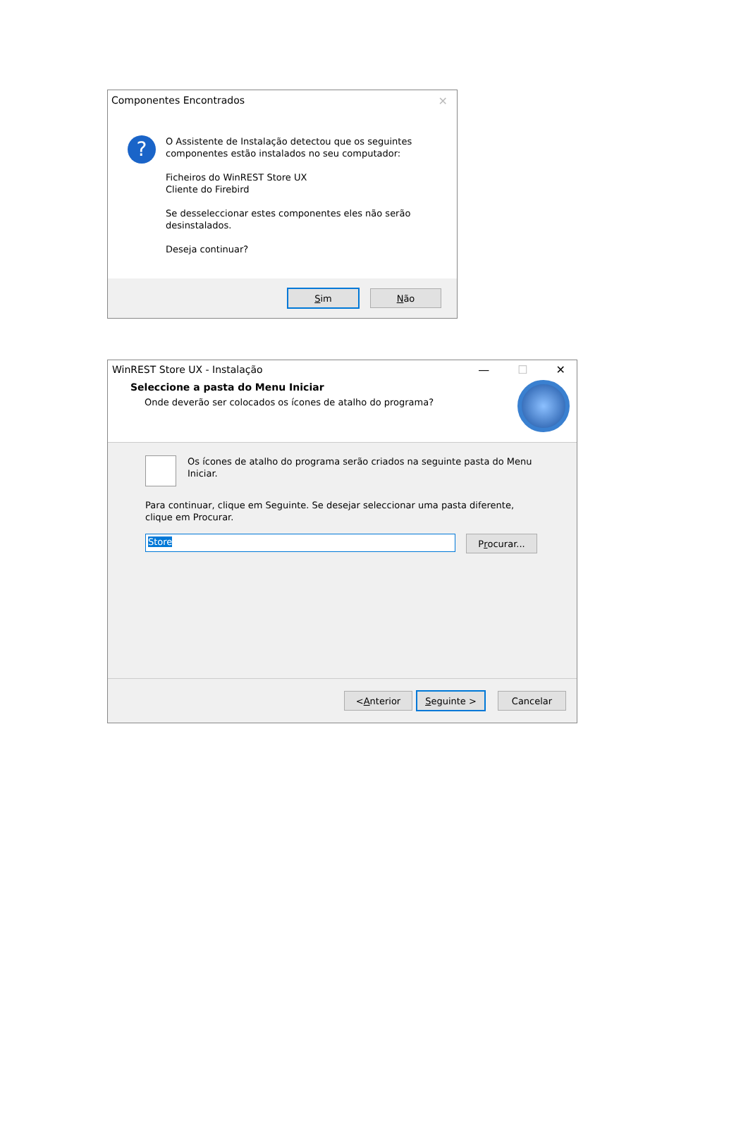Componentes Encontrados ✕
?
O Assistente de Instalação detectou que os seguintes componentes estão instalados no seu computador:
Ficheiros do WinREST Store UX
Cliente do Firebird
Se desseleccionar estes componentes eles não serão desinstalados.
Deseja continuar?
Sim Não
WinREST Store UX - Instalação
— ☐ ✕
Seleccione a pasta do Menu Iniciar
Onde deverão ser colocados os ícones de atalho do programa?
Os ícones de atalho do programa serão criados na seguinte pasta do Menu Iniciar.
Para continuar, clique em Seguinte. Se desejar seleccionar uma pasta diferente, clique em Procurar.
Store P r ocurar...
< A nterior Seguinte > Cancelar